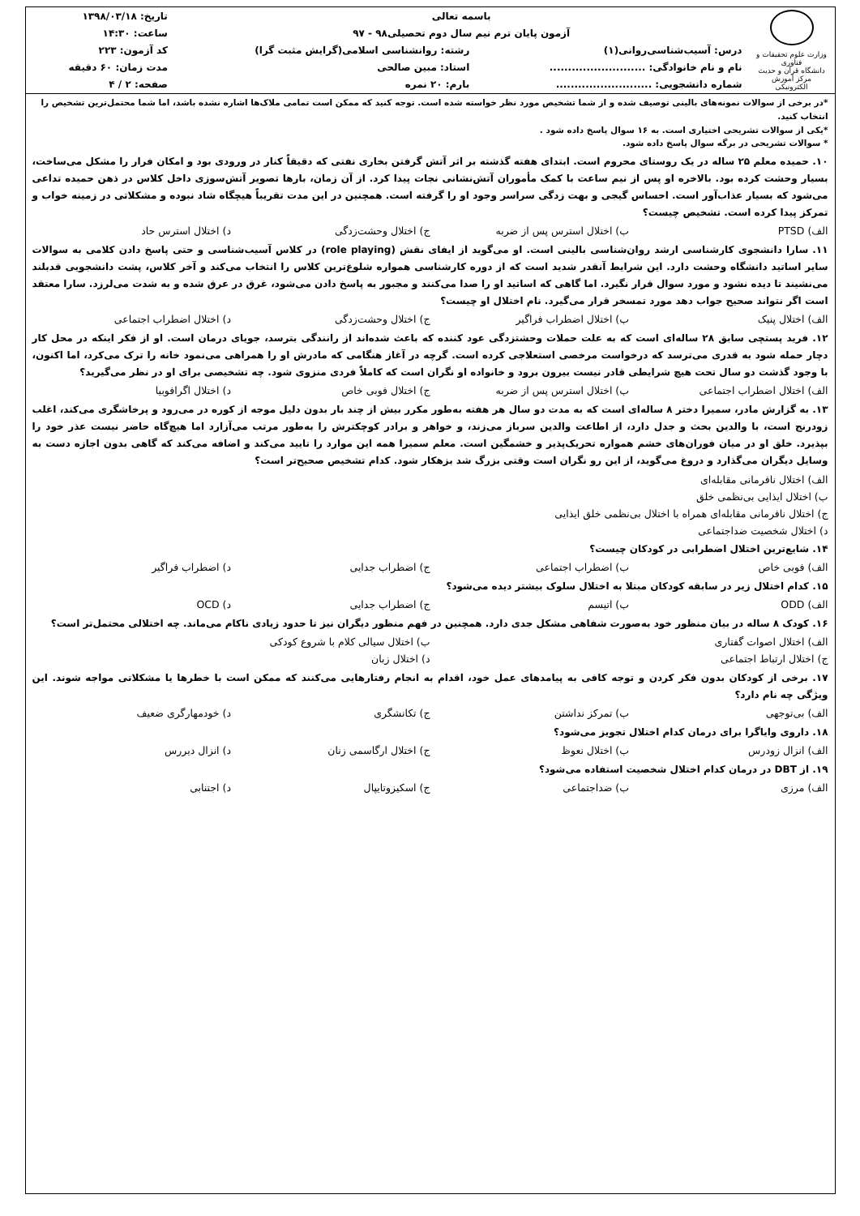| وزارت علوم تحقیقات و فناوری دانشگاه قرآن و حدیث مرکز آموزش الکترونیکی | باسمه تعالی | | تاریخ: ۱۳۹۸/۰۳/۱۸ |
| | آزمون پایان ترم نیم سال دوم تحصیلی۹۸ - ۹۷ | | ساعت: ۱۴:۳۰ |
| | درس: آسیب‌شناسی‌روانی(۱) | رشته: روانشناسی اسلامی(گرایش مثبت گرا) | کد آزمون: ۲۲۳ |
| | نام و نام خانوادگی: .......................... | استاد: مبین صالحی | مدت زمان: ۶۰ دقیقه |
| | شماره دانشجویی: .......................... | بارم: ۲۰ نمره | صفحه: ۲ / ۴ |
*در برخی از سوالات نمونه‌های بالینی توصیف شده و از شما تشخیص مورد نظر خواسته شده است. توجه کنید که ممکن است تمامی ملاک‌ها اشاره نشده باشد، اما شما محتمل‌ترین تشخیص را انتخاب کنید.
*یکی از سوالات تشریحی اختیاری است. به ۱۶ سوال پاسخ داده شود .
* سوالات تشریحی در برگه سوال پاسخ داده شود.
۱۰. حمیده معلم ۲۵ ساله در یک روستای محروم است. ابتدای هفته گذشته بر اثر آتش گرفتن بخاری نفتی که دقیقاً کنار در ورودی بود و امکان فرار را مشکل می‌ساخت، بسیار وحشت کرده بود. بالاخره او پس از نیم ساعت با کمک مأموران آتش‌نشانی نجات پیدا کرد. از آن زمان، بارها تصویر آتش‌سوزی داخل کلاس در ذهن حمیده تداعی می‌شود که بسیار عذاب‌آور است. احساس گیجی و بهت زدگی سراسر وجود او را گرفته است. همچنین در این مدت تقریباً هیچگاه شاد نبوده و مشکلاتی در زمینه خواب و تمرکز پیدا کرده است. تشخیص چیست؟
الف) PTSD ب) اختلال استرس پس از ضربه ج) اختلال وحشت‌زدگی د) اختلال استرس حاد
۱۱. سارا دانشجوی کارشناسی ارشد روان‌شناسی بالینی است. او می‌گوید از ایفای نقش (role playing) در کلاس آسیب‌شناسی و حتی پاسخ دادن کلامی به سوالات سایر اساتید دانشگاه وحشت دارد. این شرایط آنقدر شدید است که از دوره کارشناسی همواره شلوغ‌ترین کلاس را انتخاب می‌کند و آخر کلاس، پشت دانشجویی قدبلند می‌نشیند تا دیده نشود و مورد سوال قرار نگیرد. اما گاهی که اساتید او را صدا می‌کنند و مجبور به پاسخ دادن می‌شود، غرق در عرق شده و به شدت می‌لرزد. سارا معتقد است اگر نتواند صحیح جواب دهد مورد تمسخر قرار می‌گیرد. نام اختلال او چیست؟
الف) اختلال پنیک ب) اختلال اضطراب فراگیر ج) اختلال وحشت‌زدگی د) اختلال اضطراب اجتماعی
۱۲. فرید پستچی سابق ۲۸ ساله‌ای است که به علت حملات وحشتزدگی عود کننده که باعث شده‌اند از رانندگی بترسد، جویای درمان است. او از فکر اینکه در محل کار دچار حمله شود به قدری می‌ترسد که درخواست مرخصی استعلاجی کرده است. گرچه در آغاز هنگامی که مادرش او را همراهی می‌نمود خانه را ترک می‌کرد، اما اکنون، با وجود گذشت دو سال تحت هیچ شرایطی قادر نیست بیرون برود و خانواده او نگران است که کاملاً فردی منزوی شود. چه تشخیصی برای او در نظر می‌گیرید؟
الف) اختلال اضطراب اجتماعی ب) اختلال استرس پس از ضربه ج) اختلال فوبی خاص د) اختلال اگرافوبیا
۱۳. به گزارش مادر، سمیرا دختر ۸ ساله‌ای است که به مدت دو سال هر هفته به‌طور مکرر بیش از چند بار بدون دلیل موجه از کوره در می‌رود و پرخاشگری می‌کند، اغلب زودرنج است، با والدین بحث و جدل دارد، از اطاعت والدین سرباز می‌زند، و خواهر و برادر کوچکترش را به‌طور مرتب می‌آزارد اما هیچ‌گاه حاضر نیست عذر خود را بپذیرد. خلق او در میان فوران‌های خشم همواره تحریک‌پذیر و خشمگین است. معلم سمیرا همه این موارد را تایید می‌کند و اضافه می‌کند که گاهی بدون اجازه دست به وسایل دیگران می‌گذارد و دروغ می‌گوید، از این رو نگران است وقتی بزرگ شد بزهکار شود. کدام تشخیص صحیح‌تر است؟
الف) اختلال نافرمانی مقابله‌ای
ب) اختلال ایذایی بی‌نظمی خلق
ج) اختلال نافرمانی مقابله‌ای همراه با اختلال بی‌نظمی خلق ایذایی
د) اختلال شخصیت ضداجتماعی
۱۴. شایع‌ترین اختلال اضطرابی در کودکان چیست؟
الف) فوبی خاص ب) اضطراب اجتماعی ج) اضطراب جدایی د) اضطراب فراگیر
۱۵. کدام اختلال زیر در سابقه کودکان مبتلا به اختلال سلوک بیشتر دیده می‌شود؟
الف) ODD ب) اتیسم ج) اضطراب جدایی د) OCD
۱۶. کودک ۸ ساله در بیان منظور خود به‌صورت شفاهی مشکل جدی دارد. همچنین در فهم منظور دیگران نیز تا حدود زیادی ناکام می‌ماند. چه اختلالی محتمل‌تر است؟
الف) اختلال اصوات گفتاری ب) اختلال سیالی کلام با شروع کودکی
ج) اختلال ارتباط اجتماعی د) اختلال زبان
۱۷. برخی از کودکان بدون فکر کردن و توجه کافی به پیامدهای عمل خود، اقدام به انجام رفتارهایی می‌کنند که ممکن است با خطرها یا مشکلاتی مواجه شوند. این ویژگی چه نام دارد؟
الف) بی‌توجهی ب) تمرکز نداشتن ج) تکانشگری د) خودمهارگری ضعیف
۱۸. داروی وایاگرا برای درمان کدام اختلال تجویز می‌شود؟
الف) انزال زودرس ب) اختلال نعوظ ج) اختلال ارگاسمی زنان د) انزال دیررس
۱۹. از DBT در درمان کدام اختلال شخصیت استفاده می‌شود؟
الف) مرزی ب) ضداجتماعی ج) اسکیزوتایپال د) اجتنابی